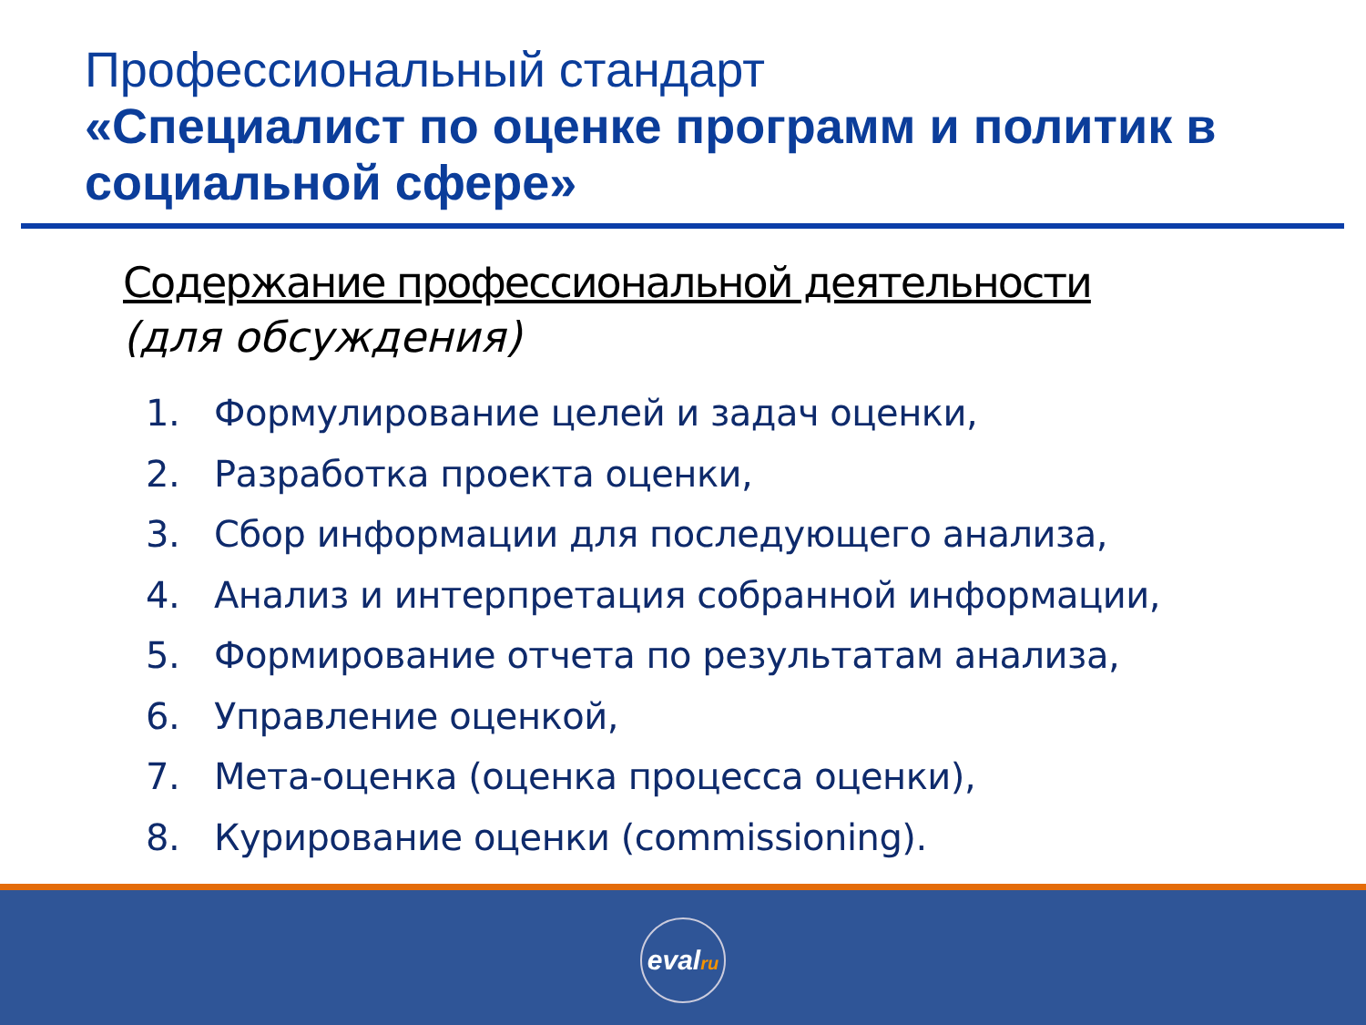Профессиональный стандарт
«Специалист по оценке программ и политик в социальной сфере»
Содержание профессиональной деятельности
(для обсуждения)
1. Формулирование целей и задач оценки,
2. Разработка проекта оценки,
3. Сбор информации для последующего анализа,
4. Анализ и интерпретация собранной информации,
5. Формирование отчета по результатам анализа,
6. Управление оценкой,
7. Мета-оценка (оценка процесса оценки),
8. Курирование оценки (commissioning).
evalru